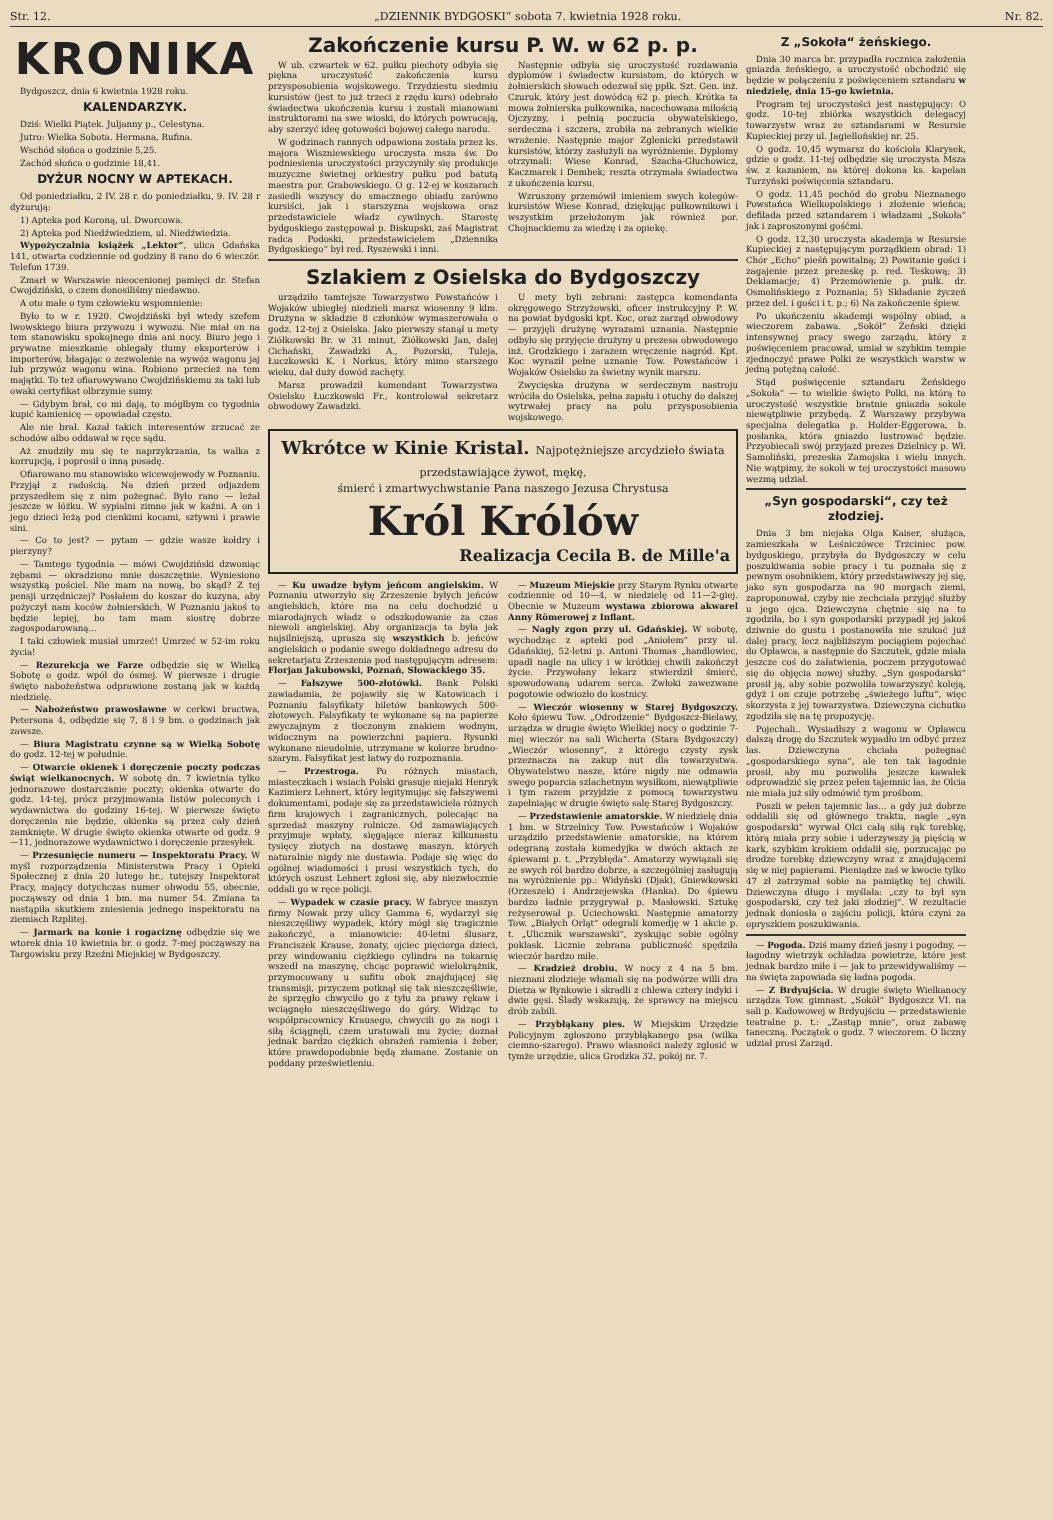Str. 12. „DZIENNIK BYDGOSKI“ sobota 7. kwietnia 1928 roku. Nr. 82.
KRONIKA
Bydgoszcz, dnia 6 kwietnia 1928 roku.
KALENDARZYK.
Dziś: Wielki Piątek. Juljanny p., Celestyna.
Jutro: Wielka Sobota. Hermana, Rufina.
Wschód słońca o godzinie 5,25.
Zachód słońca o godzinie 18,41.
DYŻUR NOCNY W APTEKACH.
Od poniedziałku, 2 IV. 28 r. do poniedziałku, 9. IV. 28 r dyżurują:
1) Apteka pod Koroną, ul. Dworcowa.
2) Apteka pod Niedźwiedziem, ul. Niedźwiedzia.
Wypożyczalnia książek „Lektor“, ulica Gdańska 141, otwarta codziennie od godziny 8 rano do 6 wieczór. Telefon 1739.
Zmarł w Warszawie nieocenionej pamięci dr. Stefan Cwojdziński, o czem donosiliśmy niedawno.
A oto małe o tym człowieku wspomnienie:
Było to w r. 1920. Cwojdziński był wtedy szefem lwowskiego biura przywozu i wywozu. Nie miał on na tem stanowisku spokojnego dnia ani nocy. Biuro jego i prywatne mieszkanie oblegały tłumy eksporterów i importerów, błagając o zezwolenie na wywóz wagonu jaj lub przywóz wagonu wina. Robiono przecież na tem majątki. To też ofiarowywano Cwojdzińskiemu za taki lub owaki certyfikat olbrzymie sumy.
— Gdybym brał, co mi dają, to mógłbym co tygodnia kupić kamienicę — opowiadał często.
Ale nie brał. Kazał takich interesentów zrzucać ze schodów albo oddawał w ręce sądu.
Aż znudziły mu się te naprzykrzania, ta walka z korrupcją, i poprosił o inną posadę.
Ofiarowano mu stanowisko wicewojewody w Poznaniu. Przyjął z radością. Na dzień przed odjazdem przyszedłem się z nim pożegnać. Było rano — leżał jeszcze w łóżku. W sypialni zimno jak w kaźni. A on i jego dzieci leżą pod cienkimi kocami, sztywni i prawie sini.
— Co to jest? — pytam — gdzie wasze kołdry i pierzyny?
— Tamtego tygodnia — mówi Cwojdziński dzwoniąc zębami — okradziono mnie doszczętnie. Wyniesiono wszystką pościel. Nie mam na nową, bo skąd? Z tej pensji urzędniczej? Posłałem do koszar do kuzyna, aby pożyczył nam koców żołnierskich. W Poznaniu jakoś to będzie lepiej, bo tam mam siostrę dobrze zagospodarowaną...
I taki człowiek musiał umrzeć! Umrzeć w 52-im roku życia!
— Rezurekcja we Farze odbędzie się w Wielką Sobotę o godz. wpół do ósmej. W pierwsze i drugie święto nabożeństwa odprawione zostaną jak w każdą niedzielę.
— Nabożeństwo prawosławne w cerkwi bractwa, Petersona 4, odbędzie się 7, 8 i 9 bm. o godzinach jak zawsze.
— Biura Magistratu czynne są w Wielką Sobotę do godz. 12-tej w południe.
— Otwarcie okienek i doręczenie poczty podczas świąt wielkanocnych. W sobotę dn. 7 kwietnia tylko jednorazowe dostarczanie poczty; okienka otwarte do godz. 14-tej, prócz przyjmowania listów poleconych i wydawnictwa do godziny 16-tej. W pierwsze święto doręczenia nie będzie, okienka są przez cały dzień zamknięte. W drugie święto okienka otwarte od godz. 9—11, jednorazowe wydawnictwo i doręczenie przesyłek.
— Przesunięcie numeru — Inspektoratu Pracy. W myśl rozporządzenia Ministerstwa Pracy i Opieki Społecznej z dnia 20 lutego br., tutejszy Inspektorat Pracy, mający dotychczas numer obwodu 55, obecnie, począwszy od dnia 1 bm. ma numer 54. Zmiana ta nastąpiła skutkiem zniesienia jednego inspektoratu na ziemiach Rzplitej.
— Jarmark na konie i rogaciznę odbędzie się we wtorek dnia 10 kwietnia br. o godz. 7-mej począwszy na Targowisku przy Rzeźni Miejskiej w Bydgoszczy.
Zakończenie kursu P. W. w 62 p. p.
W ub. czwartek w 62. pułku piechoty odbyła się piękna uroczystość zakończenia kursu przysposobienia wojskowego. Trzydziestu siedmiu kursistów (jest to już trzeci z rzędu kurs) odebrało świadectwa ukończenia kursu i zostali mianowani instruktorami na swe wioski, do których powracają, aby szerzyć ideę gotowości bojowej całego narodu.
W godzinach rannych odpawiona została przez ks. majora Wiszniewskiego uroczysta msza św. Do podniesienia uroczystości przyczyniły się produkcje muzyczne świetnej orkiestry pułku pod batutą maestra por. Grabowskiego. O g. 12-ej w koszarach zasiedli wszyscy do smacznego obiadu zarówno kursiści, jak i starszyzna wojskowa oraz przedstawiciele władz cywilnych. Starostę bydgoskiego zastępował p. Biskupski, zaś Magistrat radca Podoski, przedstawicielem „Dziennika Bydgoskiego“ był red. Ryszewski i inni.
Następnie odbyła się uroczystość rozdawania dyplomów i świadectw kursistom, do których w żołnierskich słowach odezwał się ppłk. Szt. Gen. inż. Czuruk, który jest dowódcą 62 p. piech. Krótka ta mowa żołnierska pułkownika, nacechowana miłością Ojczyzny, i pełnią poczucia obywatelskiego, serdeczna i szczera, zrobiła na zebranych wielkie wrażenie. Następnie major Zglenicki przedstawił kursistów, którzy zasłużyli na wyróżnienie. Dyplomy otrzymali: Wiese Konrad, Szacha-Głuchowicz, Kaczmarek i Dembek; reszta otrzymała świadectwa z ukończenia kursu.
Wzruszony przemówił imieniem swych kolegów-kursistów Wiese Konrad, dziękując pułkownikowi i wszystkim przełożonym jak również por. Chojnackiemu za wiedzę i za opiekę.
Szlakiem z Osielska do Bydgoszczy
urządziło tamtejsze Towarzystwo Powstańców i Wojaków ubiegłej niedzieli marsz wiosenny 9 klm. Drużyna w składzie 8 członków wymaszerowała o godz. 12-tej z Osielska. Jako pierwszy stanął u mety Ziółkowski Br. w 31 minut, Ziółkowski Jan, dalej Cichański, Zawadzki A., Pozorski, Tuleja, Łuczkowski K. i Norkus, który mimo starszego wieku, dał duży dowód zachęty.
Marsz prowadził komendant Towarzystwa Osielsko Łuczkowski Fr., kontrolował sekretarz obwodowy Zawadzki.
U mety byli zebrani: zastępca komendanta okręgowego Strzyżowski, oficer instrukcyjny P. W. na powiat bydgoski kpt. Koc, oraz zarząd obwodowy — przyjęli drużynę wyrazami uznania. Następnie odbyło się przyjęcie drużyny u prezesa obwodowego inż. Grodzkiego i zarazem wręczenie nagród. Kpt. Koc wyraził pełne uznanie Tow. Powstańców i Wojaków Osielsko za świetny wynik marszu.
Zwycięska drużyna w serdecznym nastroju wróciła do Osielska, pełna zapału i otuchy do dalszej wytrwałej pracy na polu przysposobienia wojskowego.
Wkrótce w Kinie Kristal. Najpotężniejsze arcydzieło świata przedstawiające żywot, mękę,
śmierć i zmartwychwstanie Pana naszego Jezusa Chrystusa
Król Królów
Realizacja Cecila B. de Mille'a
— Ku uwadze byłym jeńcom angielskim. W Poznaniu utworzyło się Zrzeszenie byłych jeńców angielskich, które ma na celu dochodzić u miarodajnych władz o odszkodowanie za czas niewoli angielskiej. Aby organizacja ta była jak najsilniejszą, uprasza się wszystkich b. jeńców angielskich o podanie swego dokładnego adresu do sekretarjatu Zrzeszenia pod następującym adresem: Florjan Jakubowski, Poznań, Słowackiego 35.
— Fałszywe 500-złotówki. Bank Polski zawiadamia, że pojawiły się w Katowicach i Poznaniu falsyfikaty biletów bankowych 500-złotowych. Falsyfikaty te wykonane są na papierze zwyczajnym z tłoczonym znakiem wodnym, widocznym na powierzchni papieru. Rysunki wykonane nieudolnie, utrzymane w kolorze brudno-szarym. Falsyfikat jest łatwy do rozpoznania.
— Przestroga. Po różnych miastach, miasteczkach i wsiach Polski grasuje niejaki Henryk Kazimierz Lehnert, który legitymując się fałszywemi dokumentami, podaje się za przedstawiciela różnych firm krajowych i zagranicznych, polecając na sprzedaż maszyny rolnicze. Od zamawiających przyjmuje wpłaty, sięgające nieraz kilkunastu tysięcy złotych na dostawę maszyn, których naturalnie nigdy nie dostawia. Podaje się więc do ogólnej wiadomości i prosi wszystkich tych, do których oszust Lehnert zgłosi się, aby niezwłocznie oddali go w ręce policji.
— Wypadek w czasie pracy. W fabryce maszyn firmy Nowak przy ulicy Gamma 6, wydarzył się nieszczęśliwy wypadek, który mógł się tragicznie zakończyć, a mianowicie: 40-letni ślusarz, Franciszek Krause, żonaty, ojciec pięciorga dzieci, przy windowaniu ciężkiego cylindra na tokarnię wszedł na maszynę, chcąc poprawić wielokrążnik, przymocowany u sufitu obok znajdującej się transmisji, przyczem potknął się tak nieszczęśliwie, że sprzęgło chwyciło go z tyłu za prawy rękaw i wciągnęło nieszczęśliwego do góry. Widząc to współpracownicy Krausego, chwycili go za nogi i siłą ściągnęli, czem uratowali mu życie; doznał jednak bardzo ciężkich obrażeń ramienia i żeber, które prawdopodobnie będą złamane. Zostanie on poddany prześwietleniu.
— Muzeum Miejskie przy Starym Rynku otwarte codziennie od 10—4, w niedzielę od 11—2-giej. Obecnie w Muzeum wystawa zbiorowa akwarel Anny Römerowej z Inflant.
— Nagły zgon przy ul. Gdańskiej. W sobotę, wychodząc z apteki pod „Aniołem“ przy ul. Gdańskiej, 52-letni p. Antoni Thomas „handlowiec, upadł nagle na ulicy i w krótkiej chwili zakończył życie. Przywołany lekarz stwierdził śmierć, spowodowaną udarem serca. Zwłoki zawezwane pogotowie odwiozło do kostnicy.
— Wieczór wiosenny w Starej Bydgoszczy. Koło śpiewu Tow. „Odrodzenie“ Bydgoszcz-Bielawy, urządza w drugie święto Wielkiej nocy o godzinie 7-mej wieczór na sali Wicherta (Stara Bydgoszczy) „Wieczór wiosenny“, z którego czysty zysk przeznacza na zakup nut dla towarzystwa. Obywatelstwo nasze, które nigdy nie odmawia swego poparcia szlachetnym wysiłkom, niewątpliwie i tym razem przyjdzie z pomocą towarzystwu zapełniając w drugie święto salę Starej Bydgoszczy.
— Przedstawienie amatorskie. W niedzielę dnia 1 bm. w Strzelnicy Tow. Powstańców i Wojaków urządziło przedstawienie amatorskie, na którem odegraną została komedyjka w dwóch aktach ze śpiewami p. t. „Przybłęda“. Amatorzy wywiązali się ze swych ról bardzo dobrze, a szczególniej zasługują na wyróżnienie pp.: Widyński (Djak), Gniewkowski (Orzeszek) i Andrzejewska (Hanka). Do śpiewu bardzo ładnie przygrywał p. Masłowski. Sztukę reżyserował p. Uciechowski. Następnie amatorzy Tow. „Białych Orląt“ odegrali komedję w 1 akcie p. t. „Ulicznik warszawski“, zyskując sobie ogólny poklask. Licznie zebrana publiczność spędziła wieczór bardzo mile.
— Kradzież drobiu. W nocy z 4 na 5 bm. nieznani złodzieje włamali się na podwórze willi dra Dietza w Rynkowie i skradli z chlewa cztery indyki i dwie gęsi. Ślady wskazują, że sprawcy na miejscu drób zabili.
— Przybłąkany pies. W Miejskim Urzędzie Policyjnym zgłoszono przybłąkanego psa (wilka ciemno-szarego). Prawo własności należy zgłosić w tymże urzędzie, ulica Grodzka 32, pokój nr. 7.
Z „Sokoła“ żeńskiego.
Dnia 30 marca br. przypadła rocznica założenia gniazda żeńskiego, a uroczystość obchodzić się będzie w połączeniu z poświęceniem sztandaru w niedzielę, dnia 15-go kwietnia.
Program tej uroczystości jest następujący: O godz. 10-tej zbiórka wszystkich delegacyj towarzystw wraz ze sztandarami w Resursie Kupieckiej przy ul. Jagiellońskiej nr. 25.
O godz. 10,45 wymarsz do kościoła Klarysek, gdzie o godz. 11-tej odbędzie się uroczysta Msza św. z kazaniem, na której dokona ks. kapelan Turzyński poświęcenia sztandaru.
O godz. 11,45 pochód do grobu Nieznanego Powstańca Wielkopolskiego i złożenie wieńca; defilada przed sztandarem i władzami „Sokoła“ jak i zaproszonymi gośćmi.
O godz. 12,30 uroczysta akademja w Resursie Kupieckiej z następującym porządkiem obrad: 1) Chór „Echo“ pieśń powitalną; 2) Powitanie gości i zagajenie przez prezeskę p. red. Teskową; 3) Deklamacje; 4) Przemówienie p. pułk. dr. Osmolińskiego z Poznania; 5) Składanie życzeń przez del. i gości i t. p.; 6) Na zakończenie śpiew.
Po ukończeniu akademji wspólny obiad, a wieczorem zabawa. „Sokół“ Żeński dzięki intensywnej pracy swego zarządu, który z poświęceniem pracował, umiał w szybkim tempie zjednoczyć prawe Polki ze wszystkich warstw w jedną potężną całość.
Stąd poświęcenie sztandaru Żeńskiego „Sokoła“ — to wielkie święto Polki, na którą to uroczystość wszystkie bratnie gniazda sokole niewątpliwie przybędą. Z Warszawy przybywa specjalna delegatka p. Holder-Eggerowa, b. posłanka, która gniazdo lustrować będzie. Przyobiecali swój przyjazd prezes Dzielnicy p. Wł. Samoliński, prezeska Zamojska i wielu innych. Nie wątpimy, że sokoli w tej uroczystości masowo wezmą udział.
„Syn gospodarski“, czy też złodziej.
Dnia 3 bm niejaka Olga Kaiser, służąca, zamieszkała w Leśniczówce Trzciniec pow. bydgoskiego, przybyła do Bydgoszczy w celu poszukiwania sobie pracy i tu poznała się z pewnym osobnikiem, który przedstawiwszy jej się, jako syn gospodarza na 90 morgach ziemi, zaproponował, czyby nie zechciała przyjąć służby u jego ojca. Dziewczyna chętnie się na to zgodziła, bo i syn gospodarski przypadł jej jakoś dziwnie do gustu i postanowiła nie szukać już dalej pracy, lecz najbliższym pociągiem pojechać do Opławca, a następnie do Szczutek, gdzie miała jeszcze coś do załatwienia, poczem przygotować się do objęcia nowej służby. „Syn gospodarski“ prosił ją, aby sobie pozwoliła towarzyszyć koleją, gdyż i on czuje potrzebę „świeżego luftu“, więc skorzysta z jej towarzystwa. Dziewczyna cichutko zgodziła się na tę propozycję.
Pojechali.. Wysiadłszy z wagonu w Opławcu dalszą drogę do Szczutek wypadło im odbyć przez las. Dziewczyna chciała pożegnać „gospodarskiego syna“, ale ten tak łagodnie prosił, aby mu pozwoliła jeszcze kawałek odprowadzić się przez pełen tajemnic las, że Olcia nie miała już siły odmówić tym prośbom.
Poszli w pełen tajemnic las... a gdy już dobrze oddalili się od głównego traktu, nagle „syn gospodarski“ wyrwał Olci całą siłą rąk torebkę, którą miała przy sobie i uderzywszy ją pięścią w kark, szybkim krokiem oddalił się, porzucając po drodze torebkę dziewczyny wraz z znajdującemi się w niej papierami. Pieniądze zaś w kwocie tylko 47 zł zatrzymał sobie na pamiątkę tej chwili. Dziewczyna długo i myślała: „czy to był syn gospodarski, czy też jaki złodziej“. W rezultacie jednak doniosła o zajściu policji, która czyni za opryszkiem poszukiwania.
— Pogoda. Dziś mamy dzień jasny i pogodny, — łagodny wietrzyk ochładza powietrze, które jest jednak bardzo miłe i — jak to przewidywaliśmy — na święta zapowiada się ładna pogoda.
— Z Brdyujścia. W drugie święto Wielkanocy urządza Tow. gimnast. „Sokół“ Bydgoszcz VI. na sali p. Kadowowej w Brdyujściu — przedstawienie teatralne p. t.: „Zastąp mnie“, oraz zabawę taneczną. Początek o godz. 7 wieczorem. O liczny udział prosi Zarząd.